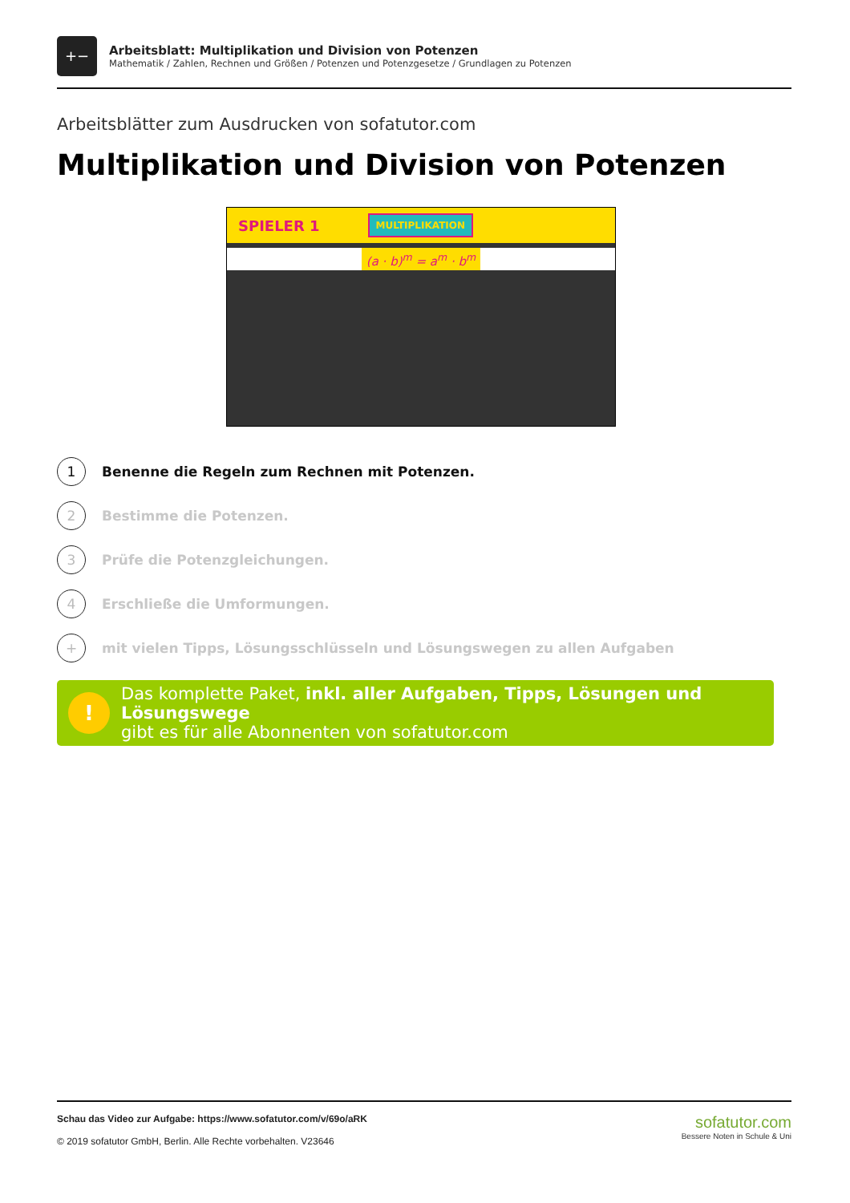+−
Arbeitsblatt: Multiplikation und Division von Potenzen
Mathematik / Zahlen, Rechnen und Größen / Potenzen und Potenzgesetze / Grundlagen zu Potenzen
Arbeitsblätter zum Ausdrucken von sofatutor.com
Multiplikation und Division von Potenzen
SPIELER 1 MULTIPLIKATION
(a · b)<sup>m</sup> = a<sup>m</sup> · b<sup>m</sup>
1
Benenne die Regeln zum Rechnen mit Potenzen.
2
Bestimme die Potenzen.
3
Prüfe die Potenzgleichungen.
4
Erschließe die Umformungen.
+
mit vielen Tipps, Lösungsschlüsseln und Lösungswegen zu allen Aufgaben
!
Das komplette Paket, inkl. aller Aufgaben, Tipps, Lösungen und Lösungswege
gibt es für alle Abonnenten von sofatutor.com
Schau das Video zur Aufgabe: https://www.sofatutor.com/v/69o/aRK
© 2019 sofatutor GmbH, Berlin. Alle Rechte vorbehalten. V23646
sofatutor.com
Bessere Noten in Schule & Uni